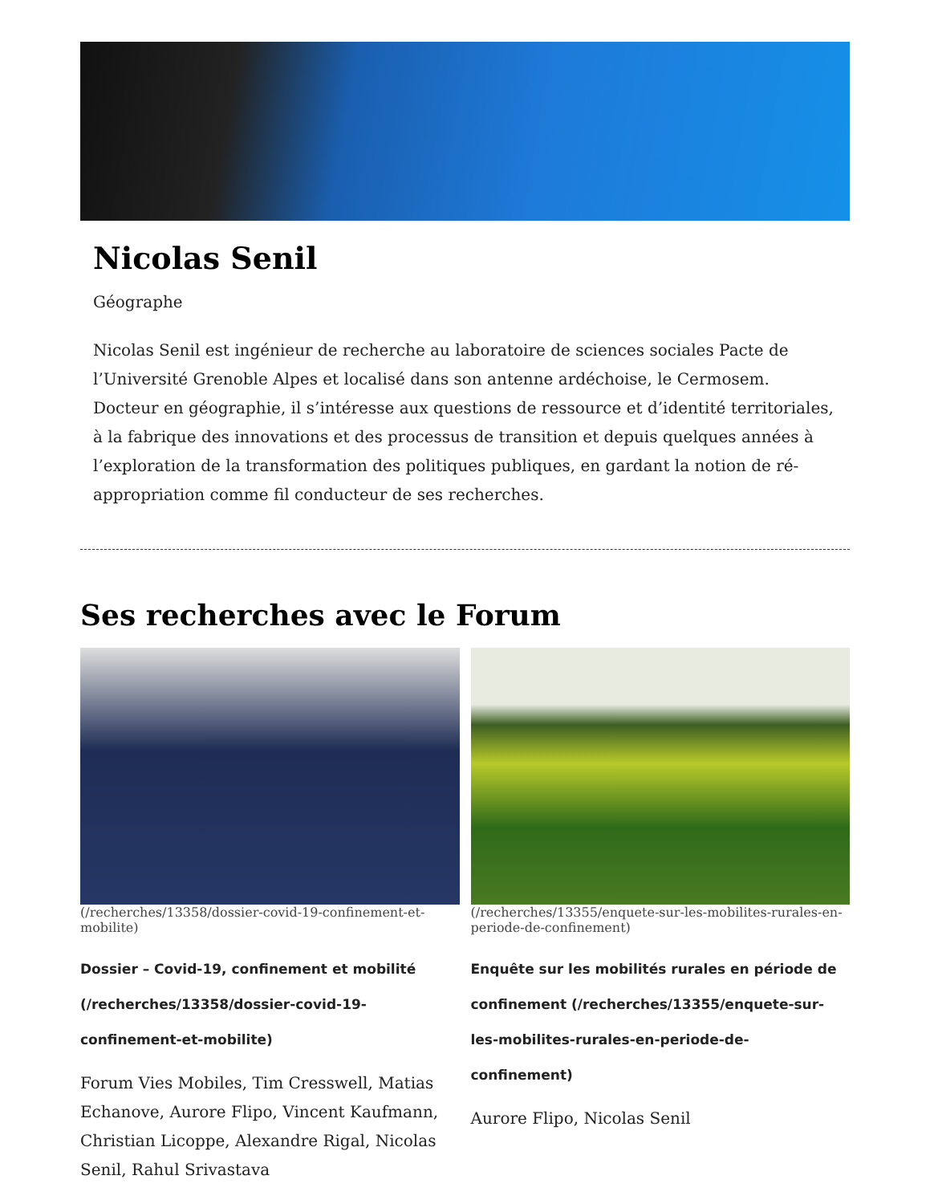Nicolas Senil
Géographe
Nicolas Senil est ingénieur de recherche au laboratoire de sciences sociales Pacte de l’Université Grenoble Alpes et localisé dans son antenne ardéchoise, le Cermosem. Docteur en géographie, il s’intéresse aux questions de ressource et d’identité territoriales, à la fabrique des innovations et des processus de transition et depuis quelques années à l’exploration de la transformation des politiques publiques, en gardant la notion de ré-appropriation comme fil conducteur de ses recherches.
Ses recherches avec le Forum
(/recherches/13358/dossier-covid-19-confinement-et-mobilite)
Dossier – Covid-19, confinement et mobilité (/recherches/13358/dossier-covid-19-confinement-et-mobilite)
Forum Vies Mobiles, Tim Cresswell, Matias Echanove, Aurore Flipo, Vincent Kaufmann, Christian Licoppe, Alexandre Rigal, Nicolas Senil, Rahul Srivastava
(/recherches/13355/enquete-sur-les-mobilites-rurales-en-periode-de-confinement)
Enquête sur les mobilités rurales en période de confinement (/recherches/13355/enquete-sur-les-mobilites-rurales-en-periode-de-confinement)
Aurore Flipo, Nicolas Senil